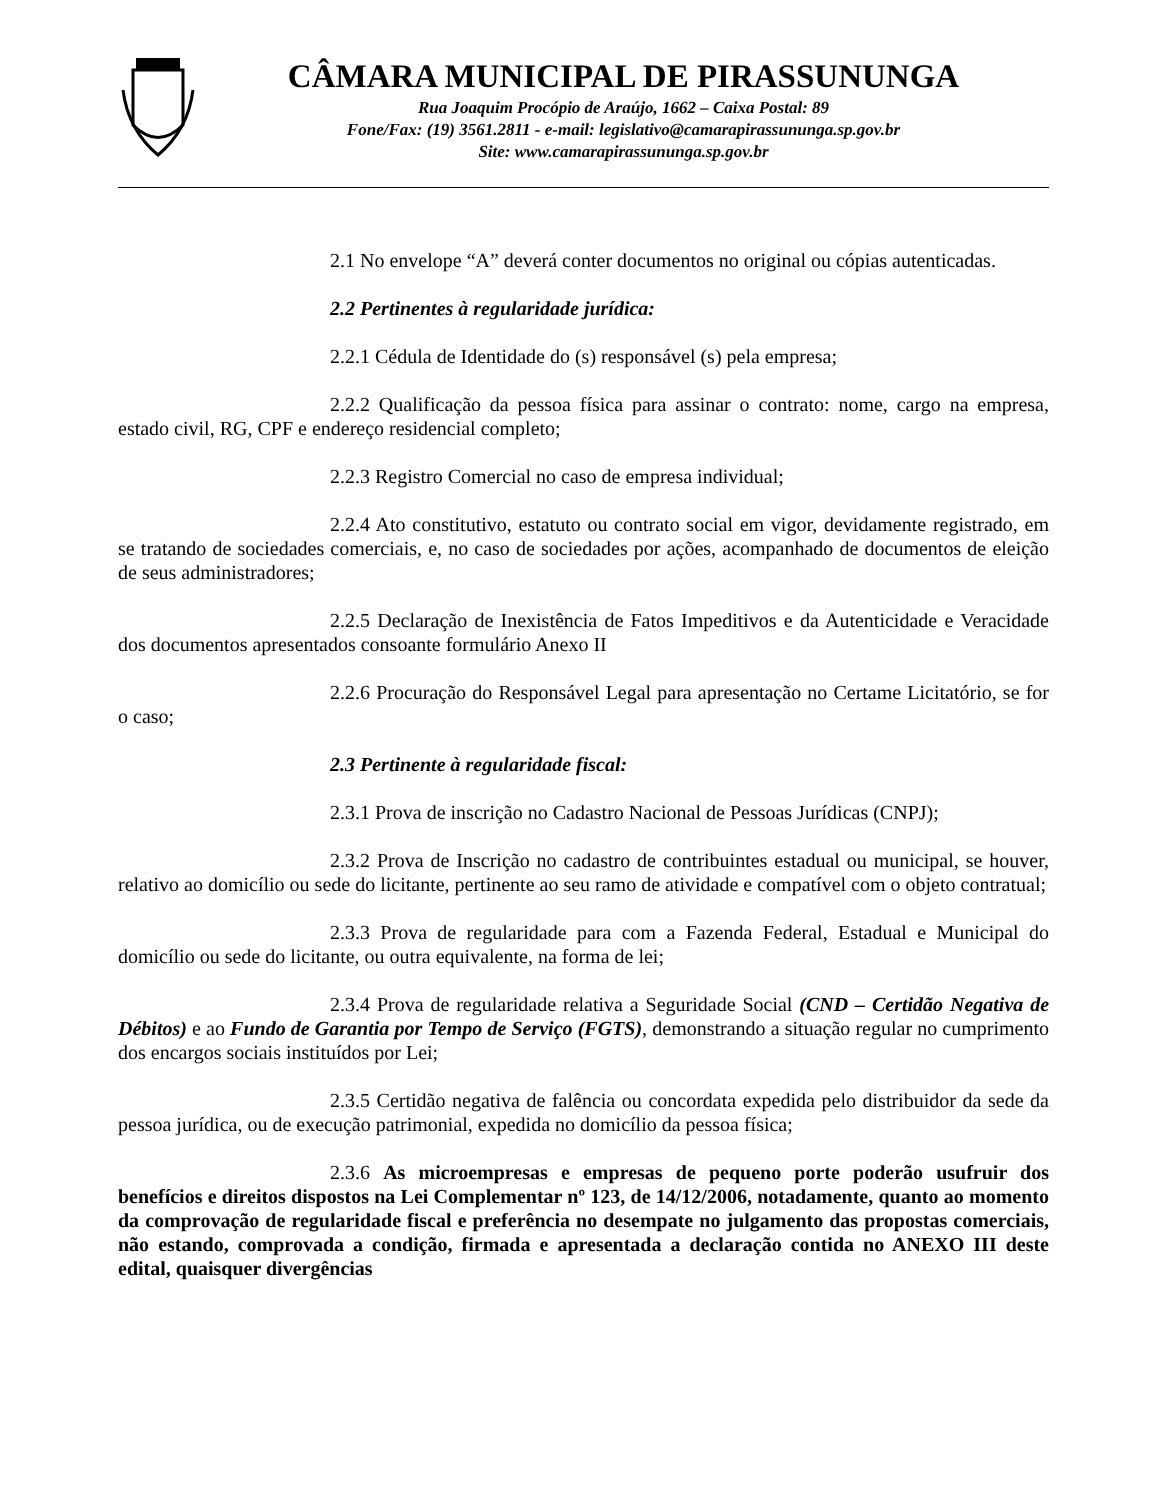CÂMARA MUNICIPAL DE PIRASSUNUNGA
Rua Joaquim Procópio de Araújo, 1662 – Caixa Postal: 89
Fone/Fax: (19) 3561.2811 - e-mail: legislativo@camarapirassununga.sp.gov.br
Site: www.camarapirassununga.sp.gov.br
2.1 No envelope “A” deverá conter documentos no original ou cópias autenticadas.
2.2 Pertinentes à regularidade jurídica:
2.2.1 Cédula de Identidade do (s) responsável (s) pela empresa;
2.2.2 Qualificação da pessoa física para assinar o contrato: nome, cargo na empresa, estado civil, RG, CPF e endereço residencial completo;
2.2.3 Registro Comercial no caso de empresa individual;
2.2.4 Ato constitutivo, estatuto ou contrato social em vigor, devidamente registrado, em se tratando de sociedades comerciais, e, no caso de sociedades por ações, acompanhado de documentos de eleição de seus administradores;
2.2.5 Declaração de Inexistência de Fatos Impeditivos e da Autenticidade e Veracidade dos documentos apresentados consoante formulário Anexo II
2.2.6 Procuração do Responsável Legal para apresentação no Certame Licitatório, se for o caso;
2.3 Pertinente à regularidade fiscal:
2.3.1 Prova de inscrição no Cadastro Nacional de Pessoas Jurídicas (CNPJ);
2.3.2 Prova de Inscrição no cadastro de contribuintes estadual ou municipal, se houver, relativo ao domicílio ou sede do licitante, pertinente ao seu ramo de atividade e compatível com o objeto contratual;
2.3.3 Prova de regularidade para com a Fazenda Federal, Estadual e Municipal do domicílio ou sede do licitante, ou outra equivalente, na forma de lei;
2.3.4 Prova de regularidade relativa a Seguridade Social (CND – Certidão Negativa de Débitos) e ao Fundo de Garantia por Tempo de Serviço (FGTS), demonstrando a situação regular no cumprimento dos encargos sociais instituídos por Lei;
2.3.5 Certidão negativa de falência ou concordata expedida pelo distribuidor da sede da pessoa jurídica, ou de execução patrimonial, expedida no domicílio da pessoa física;
2.3.6 As microempresas e empresas de pequeno porte poderão usufruir dos benefícios e direitos dispostos na Lei Complementar nº 123, de 14/12/2006, notadamente, quanto ao momento da comprovação de regularidade fiscal e preferência no desempate no julgamento das propostas comerciais, não estando, comprovada a condição, firmada e apresentada a declaração contida no ANEXO III deste edital, quaisquer divergências